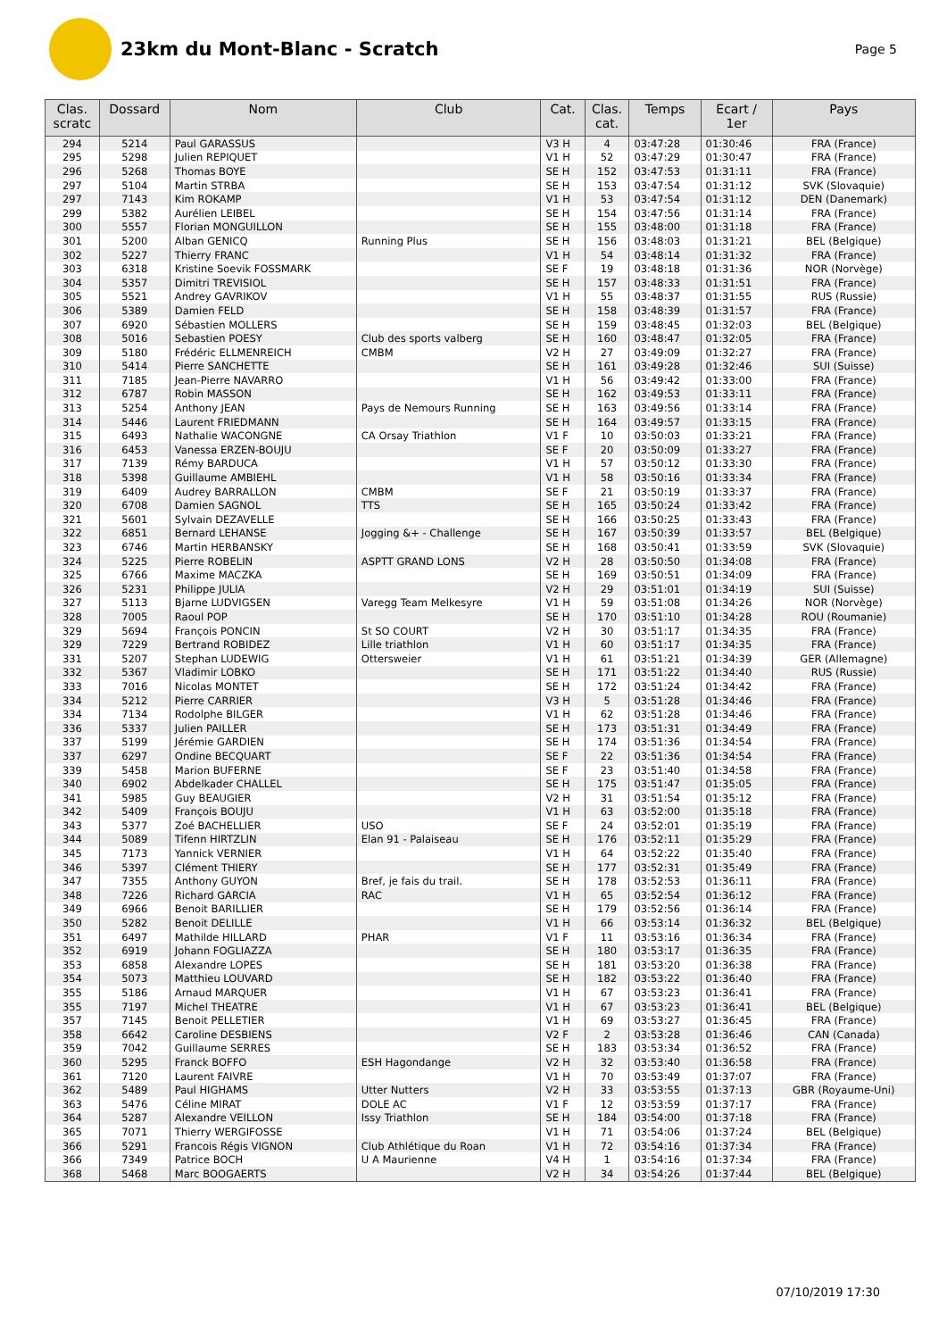23km du Mont-Blanc - Scratch
Page 5
| Clas. scratc | Dossard | Nom | Club | Cat. | Clas. cat. | Temps | Ecart / 1er | Pays |
| --- | --- | --- | --- | --- | --- | --- | --- | --- |
| 294 | 5214 | Paul GARASSUS | | V3 H | 4 | 03:47:28 | 01:30:46 | FRA (France) |
| 295 | 5298 | Julien REPIQUET | | V1 H | 52 | 03:47:29 | 01:30:47 | FRA (France) |
| 296 | 5268 | Thomas BOYE | | SE H | 152 | 03:47:53 | 01:31:11 | FRA (France) |
| 297 | 5104 | Martin STRBA | | SE H | 153 | 03:47:54 | 01:31:12 | SVK (Slovaquie) |
| 297 | 7143 | Kim ROKAMP | | V1 H | 53 | 03:47:54 | 01:31:12 | DEN (Danemark) |
| 299 | 5382 | Aurélien LEIBEL | | SE H | 154 | 03:47:56 | 01:31:14 | FRA (France) |
| 300 | 5557 | Florian MONGUILLON | | SE H | 155 | 03:48:00 | 01:31:18 | FRA (France) |
| 301 | 5200 | Alban GENICQ | Running Plus | SE H | 156 | 03:48:03 | 01:31:21 | BEL (Belgique) |
| 302 | 5227 | Thierry FRANC | | V1 H | 54 | 03:48:14 | 01:31:32 | FRA (France) |
| 303 | 6318 | Kristine Soevik FOSSMARK | | SE F | 19 | 03:48:18 | 01:31:36 | NOR (Norvège) |
| 304 | 5357 | Dimitri TREVISIOL | | SE H | 157 | 03:48:33 | 01:31:51 | FRA (France) |
| 305 | 5521 | Andrey GAVRIKOV | | V1 H | 55 | 03:48:37 | 01:31:55 | RUS (Russie) |
| 306 | 5389 | Damien FELD | | SE H | 158 | 03:48:39 | 01:31:57 | FRA (France) |
| 307 | 6920 | Sébastien MOLLERS | | SE H | 159 | 03:48:45 | 01:32:03 | BEL (Belgique) |
| 308 | 5016 | Sebastien POESY | Club des sports valberg | SE H | 160 | 03:48:47 | 01:32:05 | FRA (France) |
| 309 | 5180 | Frédéric ELLMENREICH | CMBM | V2 H | 27 | 03:49:09 | 01:32:27 | FRA (France) |
| 310 | 5414 | Pierre SANCHETTE | | SE H | 161 | 03:49:28 | 01:32:46 | SUI (Suisse) |
| 311 | 7185 | Jean-Pierre NAVARRO | | V1 H | 56 | 03:49:42 | 01:33:00 | FRA (France) |
| 312 | 6787 | Robin MASSON | | SE H | 162 | 03:49:53 | 01:33:11 | FRA (France) |
| 313 | 5254 | Anthony JEAN | Pays de Nemours Running | SE H | 163 | 03:49:56 | 01:33:14 | FRA (France) |
| 314 | 5446 | Laurent FRIEDMANN | | SE H | 164 | 03:49:57 | 01:33:15 | FRA (France) |
| 315 | 6493 | Nathalie WACONGNE | CA Orsay Triathlon | V1 F | 10 | 03:50:03 | 01:33:21 | FRA (France) |
| 316 | 6453 | Vanessa ERZEN-BOUJU | | SE F | 20 | 03:50:09 | 01:33:27 | FRA (France) |
| 317 | 7139 | Rémy BARDUCA | | V1 H | 57 | 03:50:12 | 01:33:30 | FRA (France) |
| 318 | 5398 | Guillaume AMBIEHL | | V1 H | 58 | 03:50:16 | 01:33:34 | FRA (France) |
| 319 | 6409 | Audrey BARRALLON | CMBM | SE F | 21 | 03:50:19 | 01:33:37 | FRA (France) |
| 320 | 6708 | Damien SAGNOL | TTS | SE H | 165 | 03:50:24 | 01:33:42 | FRA (France) |
| 321 | 5601 | Sylvain DEZAVELLE | | SE H | 166 | 03:50:25 | 01:33:43 | FRA (France) |
| 322 | 6851 | Bernard LEHANSE | Jogging &+ - Challenge | SE H | 167 | 03:50:39 | 01:33:57 | BEL (Belgique) |
| 323 | 6746 | Martin HERBANSKY | | SE H | 168 | 03:50:41 | 01:33:59 | SVK (Slovaquie) |
| 324 | 5225 | Pierre ROBELIN | ASPTT GRAND LONS | V2 H | 28 | 03:50:50 | 01:34:08 | FRA (France) |
| 325 | 6766 | Maxime MACZKA | | SE H | 169 | 03:50:51 | 01:34:09 | FRA (France) |
| 326 | 5231 | Philippe JULIA | | V2 H | 29 | 03:51:01 | 01:34:19 | SUI (Suisse) |
| 327 | 5113 | Bjarne LUDVIGSEN | Varegg Team Melkesyre | V1 H | 59 | 03:51:08 | 01:34:26 | NOR (Norvège) |
| 328 | 7005 | Raoul POP | | SE H | 170 | 03:51:10 | 01:34:28 | ROU (Roumanie) |
| 329 | 5694 | François PONCIN | St SO COURT | V2 H | 30 | 03:51:17 | 01:34:35 | FRA (France) |
| 329 | 7229 | Bertrand ROBIDEZ | Lille triathlon | V1 H | 60 | 03:51:17 | 01:34:35 | FRA (France) |
| 331 | 5207 | Stephan LUDEWIG | Ottersweier | V1 H | 61 | 03:51:21 | 01:34:39 | GER (Allemagne) |
| 332 | 5367 | Vladimir LOBKO | | SE H | 171 | 03:51:22 | 01:34:40 | RUS (Russie) |
| 333 | 7016 | Nicolas MONTET | | SE H | 172 | 03:51:24 | 01:34:42 | FRA (France) |
| 334 | 5212 | Pierre CARRIER | | V3 H | 5 | 03:51:28 | 01:34:46 | FRA (France) |
| 334 | 7134 | Rodolphe BILGER | | V1 H | 62 | 03:51:28 | 01:34:46 | FRA (France) |
| 336 | 5337 | Julien PAILLER | | SE H | 173 | 03:51:31 | 01:34:49 | FRA (France) |
| 337 | 5199 | Jérémie GARDIEN | | SE H | 174 | 03:51:36 | 01:34:54 | FRA (France) |
| 337 | 6297 | Ondine BECQUART | | SE F | 22 | 03:51:36 | 01:34:54 | FRA (France) |
| 339 | 5458 | Marion BUFERNE | | SE F | 23 | 03:51:40 | 01:34:58 | FRA (France) |
| 340 | 6902 | Abdelkader CHALLEL | | SE H | 175 | 03:51:47 | 01:35:05 | FRA (France) |
| 341 | 5985 | Guy BEAUGIER | | V2 H | 31 | 03:51:54 | 01:35:12 | FRA (France) |
| 342 | 5409 | François BOUJU | | V1 H | 63 | 03:52:00 | 01:35:18 | FRA (France) |
| 343 | 5377 | Zoé BACHELLIER | USO | SE F | 24 | 03:52:01 | 01:35:19 | FRA (France) |
| 344 | 5089 | Tifenn HIRTZLIN | Elan 91 - Palaiseau | SE H | 176 | 03:52:11 | 01:35:29 | FRA (France) |
| 345 | 7173 | Yannick VERNIER | | V1 H | 64 | 03:52:22 | 01:35:40 | FRA (France) |
| 346 | 5397 | Clément THIERY | | SE H | 177 | 03:52:31 | 01:35:49 | FRA (France) |
| 347 | 7355 | Anthony GUYON | Bref, je fais du trail. | SE H | 178 | 03:52:53 | 01:36:11 | FRA (France) |
| 348 | 7226 | Richard GARCIA | RAC | V1 H | 65 | 03:52:54 | 01:36:12 | FRA (France) |
| 349 | 6966 | Benoit BARILLIER | | SE H | 179 | 03:52:56 | 01:36:14 | FRA (France) |
| 350 | 5282 | Benoit DELILLE | | V1 H | 66 | 03:53:14 | 01:36:32 | BEL (Belgique) |
| 351 | 6497 | Mathilde HILLARD | PHAR | V1 F | 11 | 03:53:16 | 01:36:34 | FRA (France) |
| 352 | 6919 | Johann FOGLIAZZA | | SE H | 180 | 03:53:17 | 01:36:35 | FRA (France) |
| 353 | 6858 | Alexandre LOPES | | SE H | 181 | 03:53:20 | 01:36:38 | FRA (France) |
| 354 | 5073 | Matthieu LOUVARD | | SE H | 182 | 03:53:22 | 01:36:40 | FRA (France) |
| 355 | 5186 | Arnaud MARQUER | | V1 H | 67 | 03:53:23 | 01:36:41 | FRA (France) |
| 355 | 7197 | Michel THEATRE | | V1 H | 67 | 03:53:23 | 01:36:41 | BEL (Belgique) |
| 357 | 7145 | Benoit PELLETIER | | V1 H | 69 | 03:53:27 | 01:36:45 | FRA (France) |
| 358 | 6642 | Caroline DESBIENS | | V2 F | 2 | 03:53:28 | 01:36:46 | CAN (Canada) |
| 359 | 7042 | Guillaume SERRES | | SE H | 183 | 03:53:34 | 01:36:52 | FRA (France) |
| 360 | 5295 | Franck BOFFO | ESH Hagondange | V2 H | 32 | 03:53:40 | 01:36:58 | FRA (France) |
| 361 | 7120 | Laurent FAIVRE | | V1 H | 70 | 03:53:49 | 01:37:07 | FRA (France) |
| 362 | 5489 | Paul HIGHAMS | Utter Nutters | V2 H | 33 | 03:53:55 | 01:37:13 | GBR (Royaume-Uni) |
| 363 | 5476 | Céline MIRAT | DOLE AC | V1 F | 12 | 03:53:59 | 01:37:17 | FRA (France) |
| 364 | 5287 | Alexandre VEILLON | Issy Triathlon | SE H | 184 | 03:54:00 | 01:37:18 | FRA (France) |
| 365 | 7071 | Thierry WERGIFOSSE | | V1 H | 71 | 03:54:06 | 01:37:24 | BEL (Belgique) |
| 366 | 5291 | Francois Régis VIGNON | Club Athlétique du Roan | V1 H | 72 | 03:54:16 | 01:37:34 | FRA (France) |
| 366 | 7349 | Patrice BOCH | U A Maurienne | V4 H | 1 | 03:54:16 | 01:37:34 | FRA (France) |
| 368 | 5468 | Marc BOOGAERTS | | V2 H | 34 | 03:54:26 | 01:37:44 | BEL (Belgique) |
07/10/2019 17:30